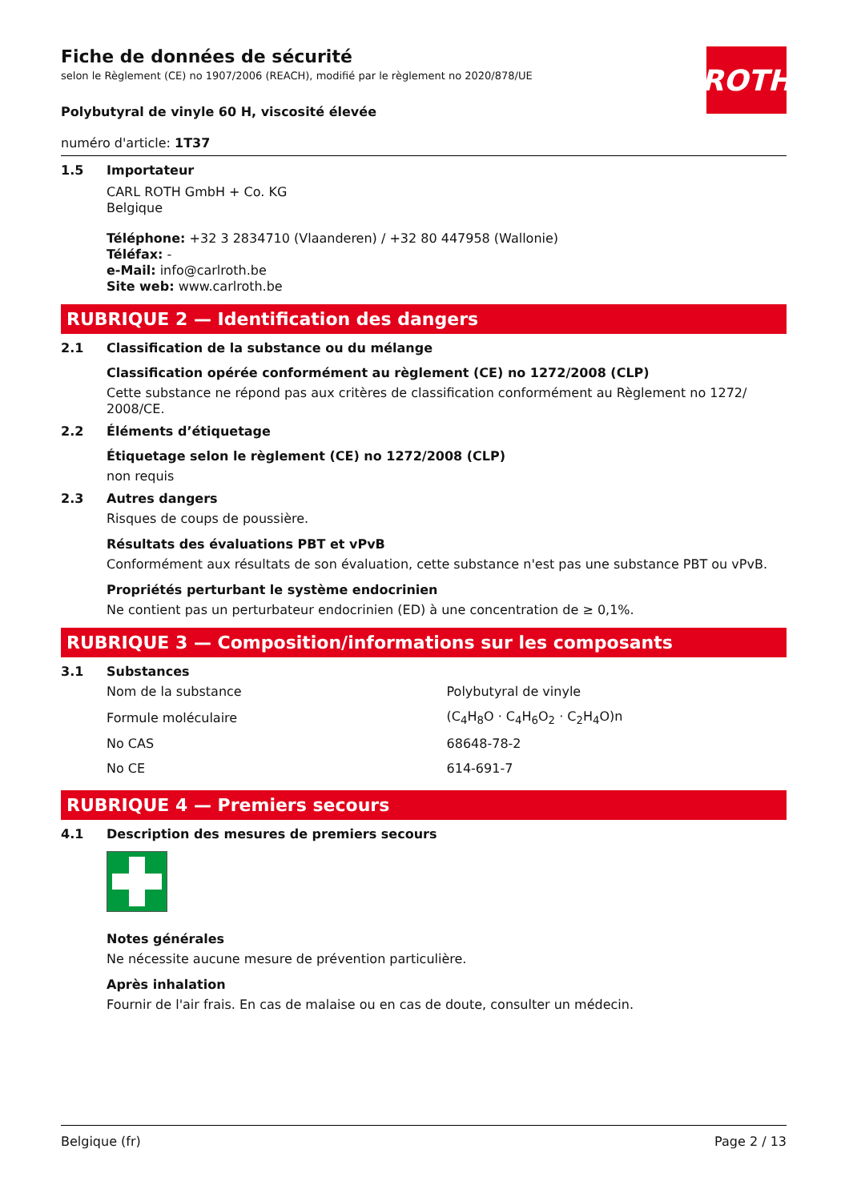ROTH
Fiche de données de sécurité
selon le Règlement (CE) no 1907/2006 (REACH), modifié par le règlement no 2020/878/UE
Polybutyral de vinyle 60 H, viscosité élevée
numéro d'article: 1T37
1.5 Importateur
CARL ROTH GmbH + Co. KG
Belgique
Téléphone: +32 3 2834710 (Vlaanderen) / +32 80 447958 (Wallonie)
Téléfax: -
e-Mail: info@carlroth.be
Site web: www.carlroth.be
RUBRIQUE 2 — Identification des dangers
2.1 Classification de la substance ou du mélange
Classification opérée conformément au règlement (CE) no 1272/2008 (CLP)
Cette substance ne répond pas aux critères de classification conformément au Règlement no 1272/ 2008/CE.
2.2 Éléments d’étiquetage
Étiquetage selon le règlement (CE) no 1272/2008 (CLP)
non requis
2.3 Autres dangers
Risques de coups de poussière.
Résultats des évaluations PBT et vPvB
Conformément aux résultats de son évaluation, cette substance n'est pas une substance PBT ou vPvB.
Propriétés perturbant le système endocrinien
Ne contient pas un perturbateur endocrinien (ED) à une concentration de ≥ 0,1%.
RUBRIQUE 3 — Composition/informations sur les composants
3.1 Substances
| Nom de la substance | Polybutyral de vinyle |
| Formule moléculaire | (C<sub>4</sub>H<sub>8</sub>O · C<sub>4</sub>H<sub>6</sub>O<sub>2</sub> · C<sub>2</sub>H<sub>4</sub>O)n |
| No CAS | 68648-78-2 |
| No CE | 614-691-7 |
RUBRIQUE 4 — Premiers secours
4.1 Description des mesures de premiers secours
Notes générales
Ne nécessite aucune mesure de prévention particulière.
Après inhalation
Fournir de l'air frais. En cas de malaise ou en cas de doute, consulter un médecin.
Belgique (fr) Page 2 / 13